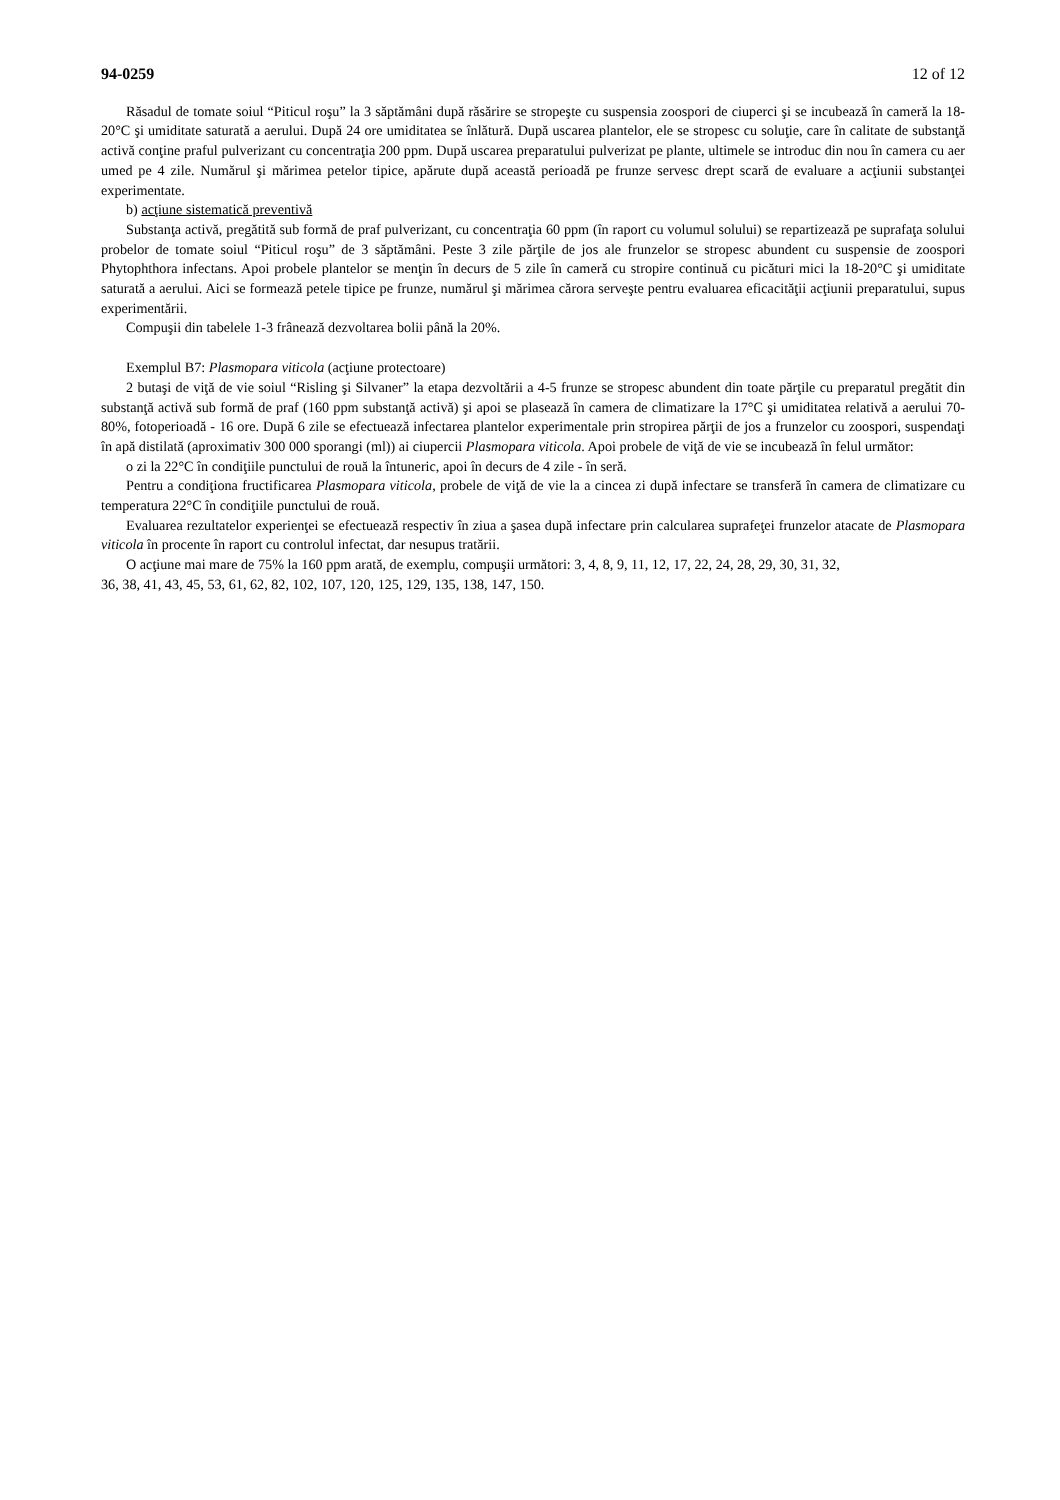94-0259 12 of 12
Răsadul de tomate soiul “Piticul roşu” la 3 săptămâni după răsărire se stropeşte cu suspensia zoospori de ciuperci şi se incubează în cameră la 18-20°C şi umiditate saturată a aerului. După 24 ore umiditatea se înlătură. După uscarea plantelor, ele se stropesc cu soluţie, care în calitate de substanţă activă conţine praful pulverizant cu concentraţia 200 ppm. După uscarea preparatului pulverizat pe plante, ultimele se introduc din nou în camera cu aer umed pe 4 zile. Numărul şi mărimea petelor tipice, apărute după această perioadă pe frunze servesc drept scară de evaluare a acţiunii substanţei experimentate.
b) acţiune sistematică preventivă
Substanţa activă, pregătită sub formă de praf pulverizant, cu concentraţia 60 ppm (în raport cu volumul solului) se repartizează pe suprafaţa solului probelor de tomate soiul “Piticul roşu” de 3 săptămâni. Peste 3 zile părţile de jos ale frunzelor se stropesc abundent cu suspensie de zoospori Phytophthora infectans. Apoi probele plantelor se menţin în decurs de 5 zile în cameră cu stropire continuă cu picături mici la 18-20°C şi umiditate saturată a aerului. Aici se formează petele tipice pe frunze, numărul şi mărimea cărora serveşte pentru evaluarea eficacităţii acţiunii preparatului, supus experimentării.
Compuşii din tabelele 1-3 frânează dezvoltarea bolii până la 20%.
Exemplul B7: Plasmopara viticola (acţiune protectoare)
2 butaşi de viţă de vie soiul “Risling şi Silvaner” la etapa dezvoltării a 4-5 frunze se stropesc abundent din toate părţile cu preparatul pregătit din substanţă activă sub formă de praf (160 ppm substanţă activă) şi apoi se plasează în camera de climatizare la 17°C şi umiditatea relativă a aerului 70-80%, fotoperioadă - 16 ore. După 6 zile se efectuează infectarea plantelor experimentale prin stropirea părţii de jos a frunzelor cu zoospori, suspendaţi în apă distilată (aproximativ 300 000 sporangi (ml)) ai ciupercii Plasmopara viticola. Apoi probele de viţă de vie se incubează în felul următor:
o zi la 22°C în condiţiile punctului de rouă la întuneric, apoi în decurs de 4 zile - în seră.
Pentru a condiţiona fructificarea Plasmopara viticola, probele de viţă de vie la a cincea zi după infectare se transferă în camera de climatizare cu temperatura 22°C în condiţiile punctului de rouă.
Evaluarea rezultatelor experienţei se efectuează respectiv în ziua a şasea după infectare prin calcularea suprafeţei frunzelor atacate de Plasmopara viticola în procente în raport cu controlul infectat, dar nesupus tratării.
O acţiune mai mare de 75% la 160 ppm arată, de exemplu, compuşii următori: 3, 4, 8, 9, 11, 12, 17, 22, 24, 28, 29, 30, 31, 32,
36, 38, 41, 43, 45, 53, 61, 62, 82, 102, 107, 120, 125, 129, 135, 138, 147, 150.